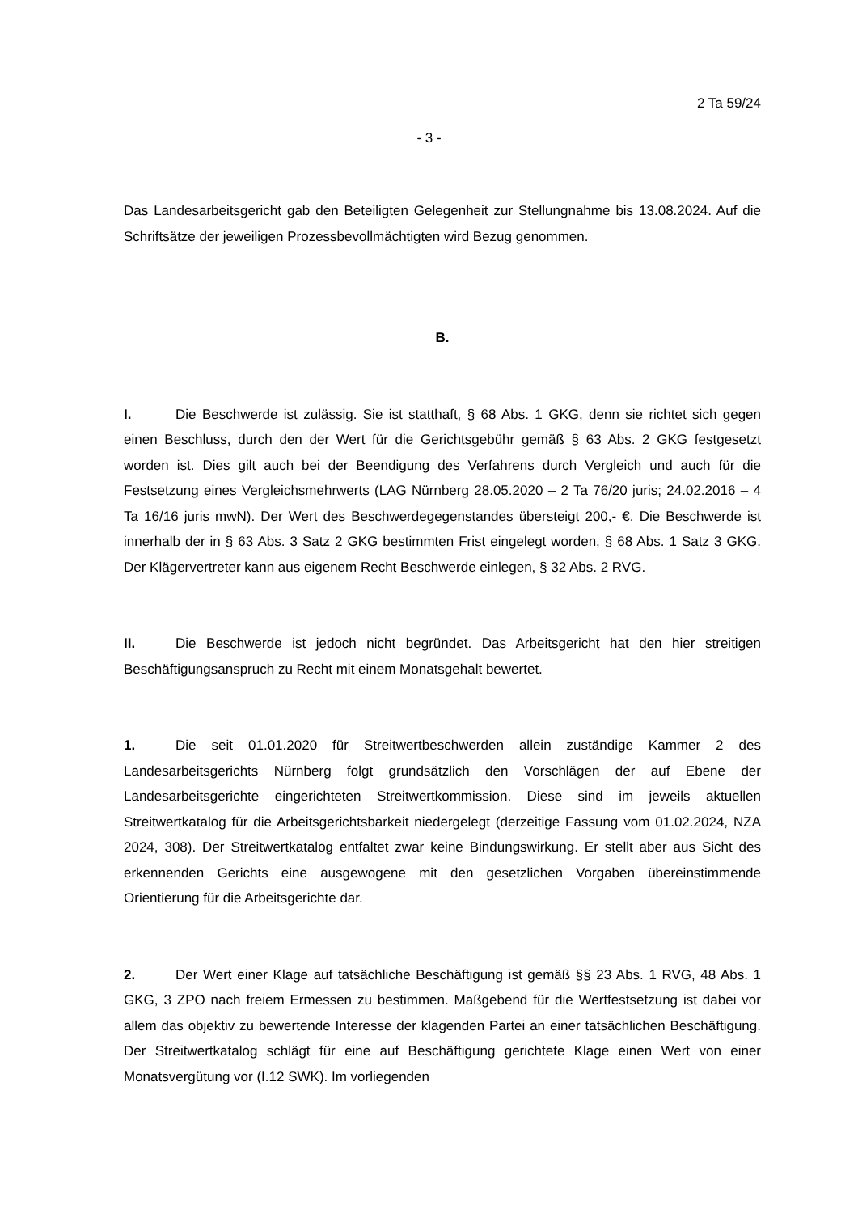2 Ta 59/24
- 3 -
Das Landesarbeitsgericht gab den Beteiligten Gelegenheit zur Stellungnahme bis 13.08.2024. Auf die Schriftsätze der jeweiligen Prozessbevollmächtigten wird Bezug genommen.
B.
I. Die Beschwerde ist zulässig. Sie ist statthaft, § 68 Abs. 1 GKG, denn sie richtet sich gegen einen Beschluss, durch den der Wert für die Gerichtsgebühr gemäß § 63 Abs. 2 GKG festgesetzt worden ist. Dies gilt auch bei der Beendigung des Verfahrens durch Vergleich und auch für die Festsetzung eines Vergleichsmehrwerts (LAG Nürnberg 28.05.2020 – 2 Ta 76/20 juris; 24.02.2016 – 4 Ta 16/16 juris mwN). Der Wert des Beschwerdegegenstandes übersteigt 200,- €. Die Beschwerde ist innerhalb der in § 63 Abs. 3 Satz 2 GKG bestimmten Frist eingelegt worden, § 68 Abs. 1 Satz 3 GKG. Der Klägervertreter kann aus eigenem Recht Beschwerde einlegen, § 32 Abs. 2 RVG.
II. Die Beschwerde ist jedoch nicht begründet. Das Arbeitsgericht hat den hier streitigen Beschäftigungsanspruch zu Recht mit einem Monatsgehalt bewertet.
1. Die seit 01.01.2020 für Streitwertbeschwerden allein zuständige Kammer 2 des Landesarbeitsgerichts Nürnberg folgt grundsätzlich den Vorschlägen der auf Ebene der Landesarbeitsgerichte eingerichteten Streitwertkommission. Diese sind im jeweils aktuellen Streitwertkatalog für die Arbeitsgerichtsbarkeit niedergelegt (derzeitige Fassung vom 01.02.2024, NZA 2024, 308). Der Streitwertkatalog entfaltet zwar keine Bindungswirkung. Er stellt aber aus Sicht des erkennenden Gerichts eine ausgewogene mit den gesetzlichen Vorgaben übereinstimmende Orientierung für die Arbeitsgerichte dar.
2. Der Wert einer Klage auf tatsächliche Beschäftigung ist gemäß §§ 23 Abs. 1 RVG, 48 Abs. 1 GKG, 3 ZPO nach freiem Ermessen zu bestimmen. Maßgebend für die Wertfestsetzung ist dabei vor allem das objektiv zu bewertende Interesse der klagenden Partei an einer tatsächlichen Beschäftigung. Der Streitwertkatalog schlägt für eine auf Beschäftigung gerichtete Klage einen Wert von einer Monatsvergütung vor (I.12 SWK). Im vorliegenden